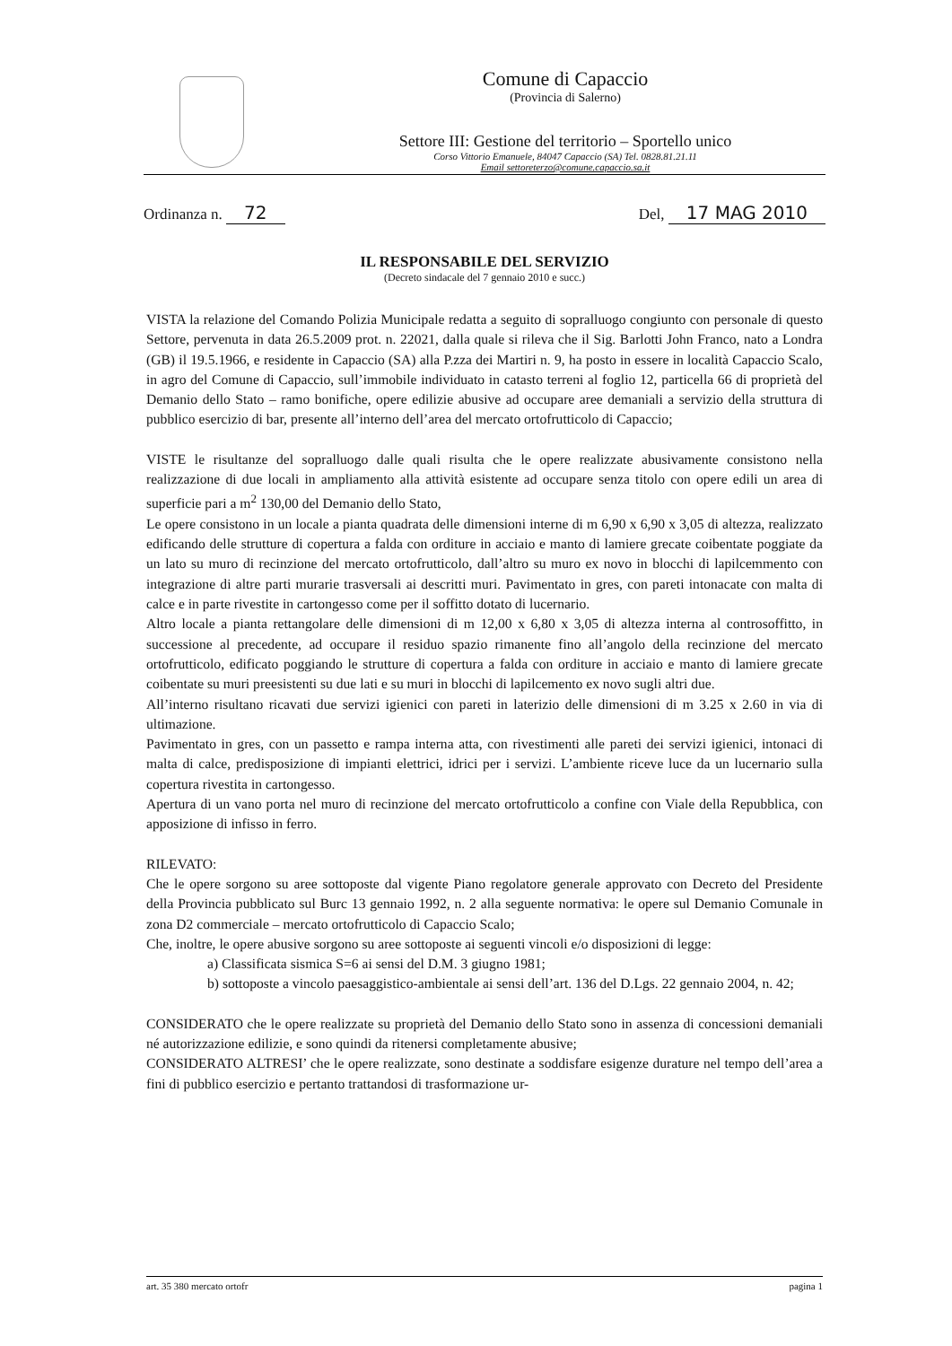Comune di Capaccio
(Provincia di Salerno)
Settore III: Gestione del territorio – Sportello unico
Corso Vittorio Emanuele, 84047 Capaccio (SA) Tel. 0828.81.21.11
Email settoreterzo@comune.capaccio.sa.it
Ordinanza n. 72 Del, 17 MAG 2010
IL RESPONSABILE DEL SERVIZIO
(Decreto sindacale del 7 gennaio 2010 e succ.)
VISTA la relazione del Comando Polizia Municipale redatta a seguito di sopralluogo congiunto con personale di questo Settore, pervenuta in data 26.5.2009 prot. n. 22021, dalla quale si rileva che il Sig. Barlotti John Franco, nato a Londra (GB) il 19.5.1966, e residente in Capaccio (SA) alla P.zza dei Martiri n. 9, ha posto in essere in località Capaccio Scalo, in agro del Comune di Capaccio, sull’immobile individuato in catasto terreni al foglio 12, particella 66 di proprietà del Demanio dello Stato – ramo bonifiche, opere edilizie abusive ad occupare aree demaniali a servizio della struttura di pubblico esercizio di bar, presente all’interno dell’area del mercato ortofrutticolo di Capaccio;
VISTE le risultanze del sopralluogo dalle quali risulta che le opere realizzate abusivamente consistono nella realizzazione di due locali in ampliamento alla attività esistente ad occupare senza titolo con opere edili un area di superficie pari a m<sup>2</sup> 130,00 del Demanio dello Stato,
Le opere consistono in un locale a pianta quadrata delle dimensioni interne di m 6,90 x 6,90 x 3,05 di altezza, realizzato edificando delle strutture di copertura a falda con orditure in acciaio e manto di lamiere grecate coibentate poggiate da un lato su muro di recinzione del mercato ortofrutticolo, dall’altro su muro ex novo in blocchi di lapilcemmento con integrazione di altre parti murarie trasversali ai descritti muri. Pavimentato in gres, con pareti intonacate con malta di calce e in parte rivestite in cartongesso come per il soffitto dotato di lucernario.
Altro locale a pianta rettangolare delle dimensioni di m 12,00 x 6,80 x 3,05 di altezza interna al controsoffitto, in successione al precedente, ad occupare il residuo spazio rimanente fino all’angolo della recinzione del mercato ortofrutticolo, edificato poggiando le strutture di copertura a falda con orditure in acciaio e manto di lamiere grecate coibentate su muri preesistenti su due lati e su muri in blocchi di lapilcemento ex novo sugli altri due.
All’interno risultano ricavati due servizi igienici con pareti in laterizio delle dimensioni di m 3.25 x 2.60 in via di ultimazione.
Pavimentato in gres, con un passetto e rampa interna atta, con rivestimenti alle pareti dei servizi igienici, intonaci di malta di calce, predisposizione di impianti elettrici, idrici per i servizi. L’ambiente riceve luce da un lucernario sulla copertura rivestita in cartongesso.
Apertura di un vano porta nel muro di recinzione del mercato ortofrutticolo a confine con Viale della Repubblica, con apposizione di infisso in ferro.
RILEVATO:
Che le opere sorgono su aree sottoposte dal vigente Piano regolatore generale approvato con Decreto del Presidente della Provincia pubblicato sul Burc 13 gennaio 1992, n. 2 alla seguente normativa: le opere sul Demanio Comunale in zona D2 commerciale – mercato ortofrutticolo di Capaccio Scalo;
Che, inoltre, le opere abusive sorgono su aree sottoposte ai seguenti vincoli e/o disposizioni di legge:
a) Classificata sismica S=6 ai sensi del D.M. 3 giugno 1981;
b) sottoposte a vincolo paesaggistico-ambientale ai sensi dell’art. 136 del D.Lgs. 22 gennaio 2004, n. 42;
CONSIDERATO che le opere realizzate su proprietà del Demanio dello Stato sono in assenza di concessioni demaniali né autorizzazione edilizie, e sono quindi da ritenersi completamente abusive;
CONSIDERATO ALTRESI’ che le opere realizzate, sono destinate a soddisfare esigenze durature nel tempo dell’area a fini di pubblico esercizio e pertanto trattandosi di trasformazione ur-
art. 35 380 mercato ortofr pagina 1